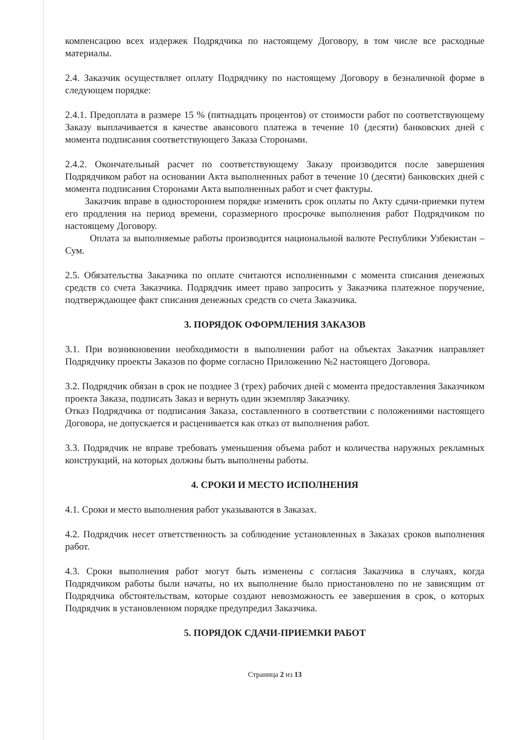компенсацию всех издержек Подрядчика по настоящему Договору, в том числе все расходные материалы.
2.4. Заказчик осуществляет оплату Подрядчику по настоящему Договору в безналичной форме в следующем порядке:
2.4.1. Предоплата в размере 15 % (пятнадцать процентов) от стоимости работ по соответствующему Заказу выплачивается в качестве авансового платежа в течение 10 (десяти) банковских дней с момента подписания соответствующего Заказа Сторонами.
2.4.2. Окончательный расчет по соответствующему Заказу производится после завершения Подрядчиком работ на основании Акта выполненных работ в течение 10 (десяти) банковских дней с момента подписания Сторонами Акта выполненных работ и счет фактуры.
Заказчик вправе в одностороннем порядке изменить срок оплаты по Акту сдачи-приемки путем его продления на период времени, соразмерного просрочке выполнения работ Подрядчиком по настоящему Договору.
Оплата за выполняемые работы производится национальной валюте Республики Узбекистан – Сум.
2.5. Обязательства Заказчика по оплате считаются исполненными с момента списания денежных средств со счета Заказчика. Подрядчик имеет право запросить у Заказчика платежное поручение, подтверждающее факт списания денежных средств со счета Заказчика.
3. ПОРЯДОК ОФОРМЛЕНИЯ ЗАКАЗОВ
3.1. При возникновении необходимости в выполнении работ на объектах Заказчик направляет Подрядчику проекты Заказов по форме согласно Приложению №2 настоящего Договора.
3.2. Подрядчик обязан в срок не позднее 3 (трех) рабочих дней с момента предоставления Заказчиком проекта Заказа, подписать Заказ и вернуть один экземпляр Заказчику.
Отказ Подрядчика от подписания Заказа, составленного в соответствии с положениями настоящего Договора, не допускается и расценивается как отказ от выполнения работ.
3.3. Подрядчик не вправе требовать уменьшения объема работ и количества наружных рекламных конструкций, на которых должны быть выполнены работы.
4. СРОКИ И МЕСТО ИСПОЛНЕНИЯ
4.1. Сроки и место выполнения работ указываются в Заказах.
4.2. Подрядчик несет ответственность за соблюдение установленных в Заказах сроков выполнения работ.
4.3. Сроки выполнения работ могут быть изменены с согласия Заказчика в случаях, когда Подрядчиком работы были начаты, но их выполнение было приостановлено по не зависящим от Подрядчика обстоятельствам, которые создают невозможность ее завершения в срок, о которых Подрядчик в установленном порядке предупредил Заказчика.
5. ПОРЯДОК СДАЧИ-ПРИЕМКИ РАБОТ
Страница 2 из 13